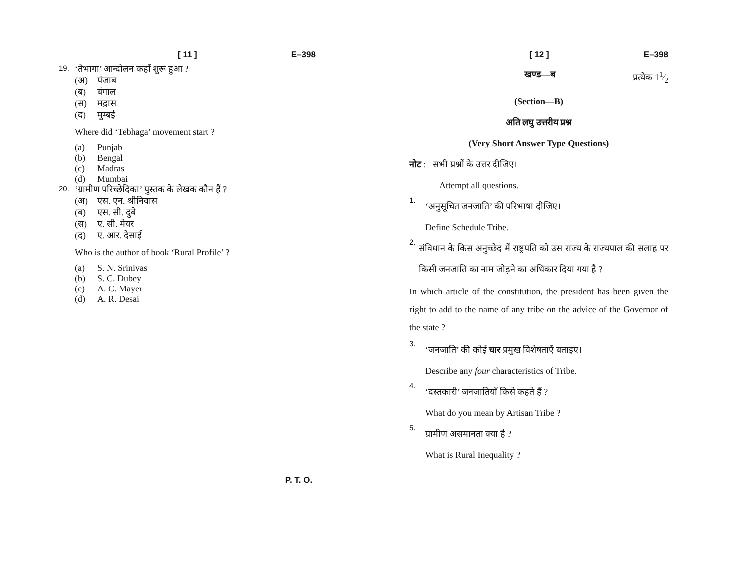[ 11 ] E–398
19. ‘तेभागा’ आन्दोलन कहाँ शुरू हुआ ?
(अ) पंजाब
(ब) बंगाल
(स) मद्रास
(द) मुम्बई
Where did ‘Tebhaga’ movement start ?
(a) Punjab
(b) Bengal
(c) Madras
(d) Mumbai
20. ‘ग्रामीण परिच्छेदिका’ पुस्तक के लेखक कौन हैं ?
(अ) एस. एन. श्रीनिवास
(ब) एस. सी. दुबे
(स) ए. सी. मेयर
(द) ए. आर. देसाई
Who is the author of book ‘Rural Profile’ ?
(a) S. N. Srinivas
(b) S. C. Dubey
(c) A. C. Mayer
(d) A. R. Desai
[ 12 ] E–398
खण्ड—ब प्रत्येक 11⁄2
(Section—B)
अति लघु उत्तरीय प्रश्न
(Very Short Answer Type Questions)
नोट : सभी प्रश्नों के उत्तर दीजिए।
Attempt all questions.
1.
‘अनुसूचित जनजाति’ की परिभाषा दीजिए।
Define Schedule Tribe.
2.
संविधान के किस अनुच्छेद में राष्ट्रपति को उस राज्य के राज्यपाल की सलाह पर किसी जनजाति का नाम जोड़ने का अधिकार दिया गया है ?
In which article of the constitution, the president has been given the right to add to the name of any tribe on the advice of the Governor of the state ?
3.
‘जनजाति’ की कोई चार प्रमुख विशेषताएँ बताइए।
Describe any four characteristics of Tribe.
4.
‘दस्तकारी’ जनजातियाँ किसे कहते हैं ?
What do you mean by Artisan Tribe ?
5.
ग्रामीण असमानता क्या है ?
What is Rural Inequality ?
P. T. O.